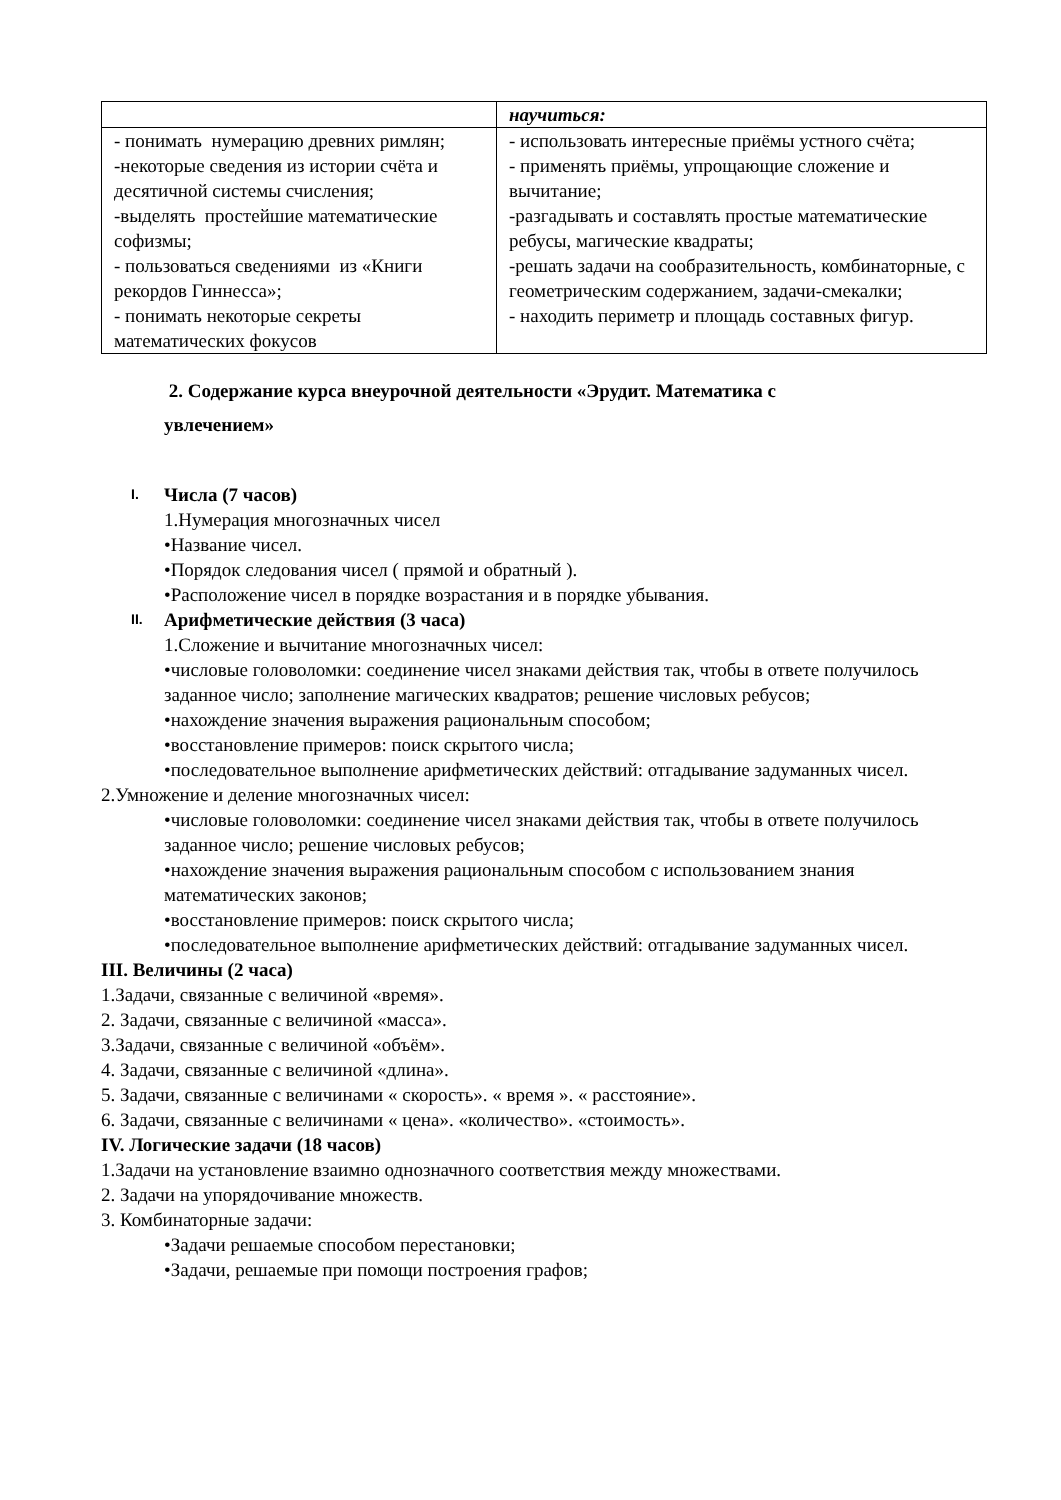| | научиться: |
| - понимать нумерацию древних римлян; -некоторые сведения из истории счёта и десятичной системы счисления; -выделять простейшие математические софизмы; - пользоваться сведениями из «Книги рекордов Гиннесса»; - понимать некоторые секреты математических фокусов | - использовать интересные приёмы устного счёта; - применять приёмы, упрощающие сложение и вычитание; -разгадывать и составлять простые математические ребусы, магические квадраты; -решать задачи на сообразительность, комбинаторные, с геометрическим содержанием, задачи-смекалки; - находить периметр и площадь составных фигур. |
2. Содержание курса внеурочной деятельности «Эрудит. Математика с увлечением»
I. Числа (7 часов)
1.Нумерация многозначных чисел
•Название чисел.
•Порядок следования чисел ( прямой и обратный ).
•Расположение чисел в порядке возрастания и в порядке убывания.
II. Арифметические действия (3 часа)
1.Сложение и вычитание многозначных чисел:
•числовые головоломки: соединение чисел знаками действия так, чтобы в ответе получилось заданное число; заполнение магических квадратов; решение числовых ребусов;
•нахождение значения выражения рациональным способом;
•восстановление примеров: поиск скрытого числа;
•последовательное выполнение арифметических действий: отгадывание задуманных чисел.
2.Умножение и деление многозначных чисел:
•числовые головоломки: соединение чисел знаками действия так, чтобы в ответе получилось заданное число; решение числовых ребусов;
•нахождение значения выражения рациональным способом с использованием знания математических законов;
•восстановление примеров: поиск скрытого числа;
•последовательное выполнение арифметических действий: отгадывание задуманных чисел.
III. Величины (2 часа)
1.Задачи, связанные с величиной «время».
2. Задачи, связанные с величиной «масса».
3.Задачи, связанные с величиной «объём».
4. Задачи, связанные с величиной «длина».
5. Задачи, связанные с величинами « скорость». « время ». « расстояние».
6. Задачи, связанные с величинами « цена». «количество». «стоимость».
IV. Логические задачи (18 часов)
1.Задачи на установление взаимно однозначного соответствия между множествами.
2. Задачи на упорядочивание множеств.
3. Комбинаторные задачи:
•Задачи решаемые способом перестановки;
•Задачи, решаемые при помощи построения графов;